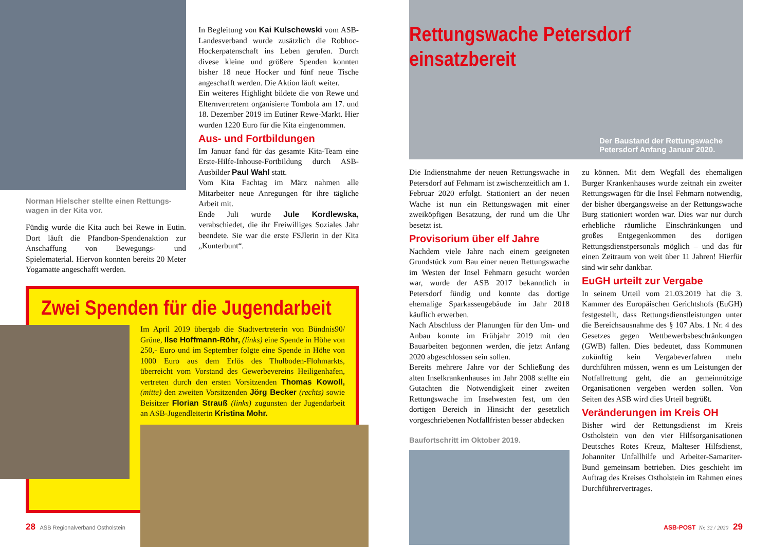Norman Hielscher stellte einen Rettungs-wagen in der Kita vor.
Fündig wurde die Kita auch bei Rewe in Eutin. Dort läuft die Pfandbon-Spendenaktion zur Anschaffung von Bewegungs- und Spielematerial. Hiervon konnten bereits 20 Meter Yogamatte angeschafft werden.
In Begleitung von Kai Kulschewski vom ASB-Landesverband wurde zusätzlich die Robhoc-Hockerpatenschaft ins Leben gerufen. Durch divese kleine und größere Spenden konnten bisher 18 neue Hocker und fünf neue Tische angeschafft werden. Die Aktion läuft weiter.
Ein weiteres Highlight bildete die von Rewe und Elternvertretern organisierte Tombola am 17. und 18. Dezember 2019 im Eutiner Rewe-Markt. Hier wurden 1220 Euro für die Kita eingenommen.
Aus- und Fortbildungen
Im Januar fand für das gesamte Kita-Team eine Erste-Hilfe-Inhouse-Fortbildung durch ASB-Ausbilder Paul Wahl statt.
Vom Kita Fachtag im März nahmen alle Mitarbeiter neue Anregungen für ihre tägliche Arbeit mit.
Ende Juli wurde Jule Kordlewska, verabschiedet, die ihr Freiwilliges Soziales Jahr beendete. Sie war die erste FSJlerin in der Kita „Kunterbunt“.
Zwei Spenden für die Jugendarbeit
Im April 2019 übergab die Stadtvertreterin von Bündnis90/ Grüne, Ilse Hoffmann-Röhr, (links) eine Spende in Höhe von 250,- Euro und im September folgte eine Spende in Höhe von 1000 Euro aus dem Erlös des Thulboden-Flohmarkts, überreicht vom Vorstand des Gewerbevereins Heiligenhafen, vertreten durch den ersten Vorsitzenden Thomas Kowoll, (mitte) den zweiten Vorsitzenden Jörg Becker (rechts) sowie Beisitzer Florian Strauß (links) zugunsten der Jugendarbeit an ASB-Jugendleiterin Kristina Mohr.
28 ASB Regionalverband Ostholstein
Rettungswache Petersdorf einsatzbereit
Der Baustand der Rettungswache
Petersdorf Anfang Januar 2020.
Die Indienstnahme der neuen Rettungswache in Petersdorf auf Fehmarn ist zwischenzeitlich am 1. Februar 2020 erfolgt. Stationiert an der neuen Wache ist nun ein Rettungswagen mit einer zweiköpfigen Besatzung, der rund um die Uhr besetzt ist.
Provisorium über elf Jahre
Nachdem viele Jahre nach einem geeigneten Grundstück zum Bau einer neuen Rettungswache im Westen der Insel Fehmarn gesucht worden war, wurde der ASB 2017 bekanntlich in Petersdorf fündig und konnte das dortige ehemalige Sparkassengebäude im Jahr 2018 käuflich erwerben.
Nach Abschluss der Planungen für den Um- und Anbau konnte im Frühjahr 2019 mit den Bauarbeiten begonnen werden, die jetzt Anfang 2020 abgeschlossen sein sollen.
Bereits mehrere Jahre vor der Schließung des alten Inselkrankenhauses im Jahr 2008 stellte ein Gutachten die Notwendigkeit einer zweiten Rettungswache im Inselwesten fest, um den dortigen Bereich in Hinsicht der gesetzlich vorgeschriebenen Notfallfristen besser abdecken
Baufortschritt im Oktober 2019.
zu können. Mit dem Wegfall des ehemaligen Burger Krankenhauses wurde zeitnah ein zweiter Rettungswagen für die Insel Fehmarn notwendig, der bisher übergangsweise an der Rettungswache Burg stationiert worden war. Dies war nur durch erhebliche räumliche Einschränkungen und großes Entgegenkommen des dortigen Rettungsdienstpersonals möglich – und das für einen Zeitraum von weit über 11 Jahren! Hierfür sind wir sehr dankbar.
EuGH urteilt zur Vergabe
In seinem Urteil vom 21.03.2019 hat die 3. Kammer des Europäischen Gerichtshofs (EuGH) festgestellt, dass Rettungsdienstleistungen unter die Bereichsausnahme des § 107 Abs. 1 Nr. 4 des Gesetzes gegen Wettbewerbsbeschränkungen (GWB) fallen. Dies bedeutet, dass Kommunen zukünftig kein Vergabeverfahren mehr durchführen müssen, wenn es um Leistungen der Notfallrettung geht, die an gemeinnützige Organisationen vergeben werden sollen. Von Seiten des ASB wird dies Urteil begrüßt.
Veränderungen im Kreis OH
Bisher wird der Rettungsdienst im Kreis Ostholstein von den vier Hilfsorganisationen Deutsches Rotes Kreuz, Malteser Hilfsdienst, Johanniter Unfallhilfe und Arbeiter-Samariter-Bund gemeinsam betrieben. Dies geschieht im Auftrag des Kreises Ostholstein im Rahmen eines Durchführervertrages.
ASB-POST Nr. 32 / 2020 29